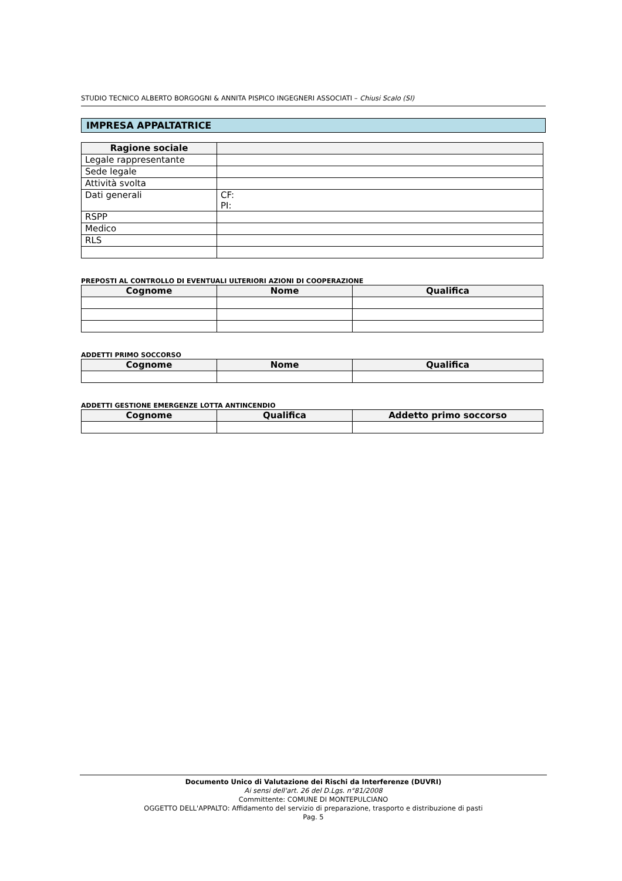STUDIO TECNICO ALBERTO BORGOGNI & ANNITA PISPICO INGEGNERI ASSOCIATI – Chiusi Scalo (SI)
IMPRESA APPALTATRICE
| Ragione sociale | |
| Legale rappresentante | |
| Sede legale | |
| Attività svolta | |
| Dati generali | CF: PI: |
| RSPP | |
| Medico | |
| RLS | |
PREPOSTI AL CONTROLLO DI EVENTUALI ULTERIORI AZIONI DI COOPERAZIONE
| Cognome | Nome | Qualifica |
| --- | --- | --- |
ADDETTI PRIMO SOCCORSO
| Cognome | Nome | Qualifica |
| --- | --- | --- |
ADDETTI GESTIONE EMERGENZE LOTTA ANTINCENDIO
| Cognome | Qualifica | Addetto primo soccorso |
| --- | --- | --- |
Documento Unico di Valutazione dei Rischi da Interferenze (DUVRI)
Ai sensi dell'art. 26 del D.Lgs. n°81/2008
Committente: COMUNE DI MONTEPULCIANO
OGGETTO DELL'APPALTO: Affidamento del servizio di preparazione, trasporto e distribuzione di pasti
Pag. 5